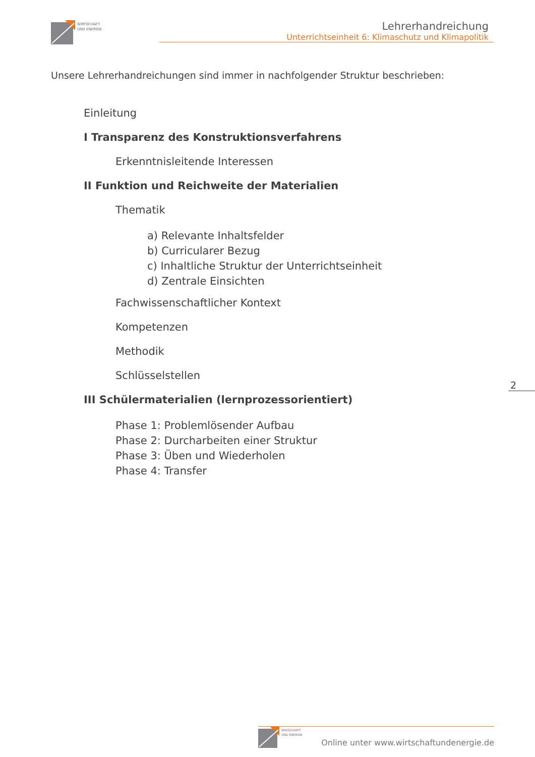WIRTSCHAFT
UND ENERGIE
Lehrerhandreichung
Unterrichtseinheit 6: Klimaschutz und Klimapolitik
Unsere Lehrerhandreichungen sind immer in nachfolgender Struktur beschrieben:
Einleitung
I Transparenz des Konstruktionsverfahrens
Erkenntnisleitende Interessen
II Funktion und Reichweite der Materialien
Thematik
a) Relevante Inhaltsfelder
b) Curricularer Bezug
c) Inhaltliche Struktur der Unterrichtseinheit
d) Zentrale Einsichten
Fachwissenschaftlicher Kontext
Kompetenzen
Methodik
Schlüsselstellen
III Schülermaterialien (lernprozessorientiert)
Phase 1: Problemlösender Aufbau
Phase 2: Durcharbeiten einer Struktur
Phase 3: Üben und Wiederholen
Phase 4: Transfer
2
Online unter www.wirtschaftundenergie.de
WIRTSCHAFT
UND ENERGIE